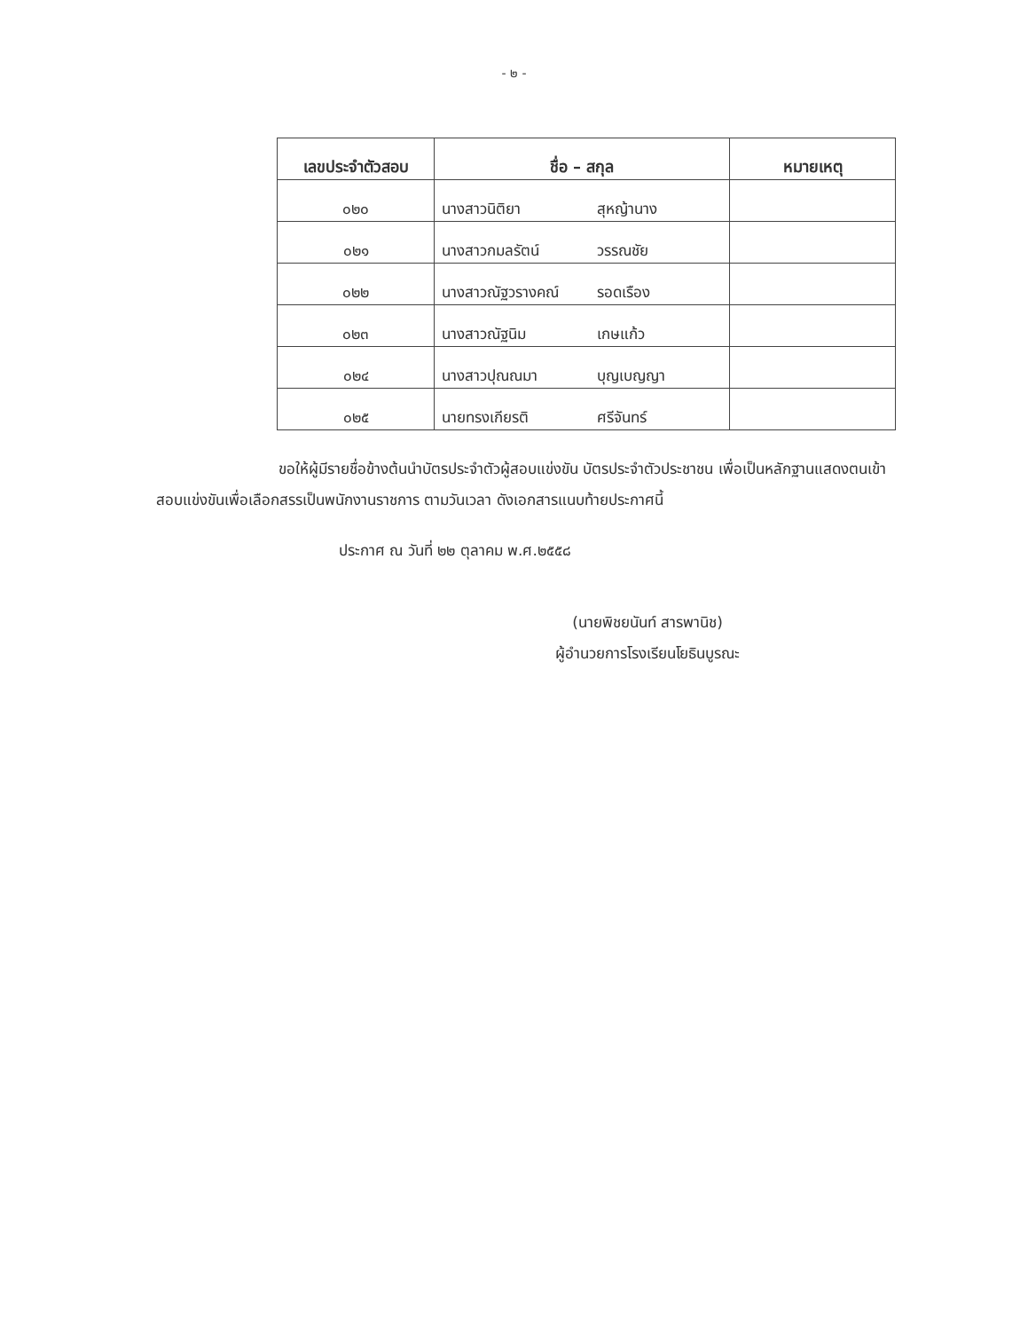- ๒ -
| เลขประจำตัวสอบ | ชื่อ – สกุล | หมายเหตุ |
| --- | --- | --- |
| ๐๒๐ | นางสาวนิติยา สุหญ้านาง | |
| ๐๒๑ | นางสาวกมลรัตน์ วรรณชัย | |
| ๐๒๒ | นางสาวณัฐวรางคณ์ รอดเรือง | |
| ๐๒๓ | นางสาวณัฐนิม เกษแก้ว | |
| ๐๒๔ | นางสาวปุณณมา บุญเบญญา | |
| ๐๒๕ | นายทรงเกียรติ ศรีจันทร์ | |
ขอให้ผู้มีรายชื่อข้างต้นนำบัตรประจำตัวผู้สอบแข่งขัน บัตรประจำตัวประชาชน เพื่อเป็นหลักฐานแสดงตนเข้าสอบแข่งขันเพื่อเลือกสรรเป็นพนักงานราชการ ตามวันเวลา ดังเอกสารแนบท้ายประกาศนี้
ประกาศ ณ วันที่ ๒๒ ตุลาคม พ.ศ.๒๕๕๘
(นายพิชยนันท์ สารพานิช)
ผู้อำนวยการโรงเรียนโยธินบูรณะ